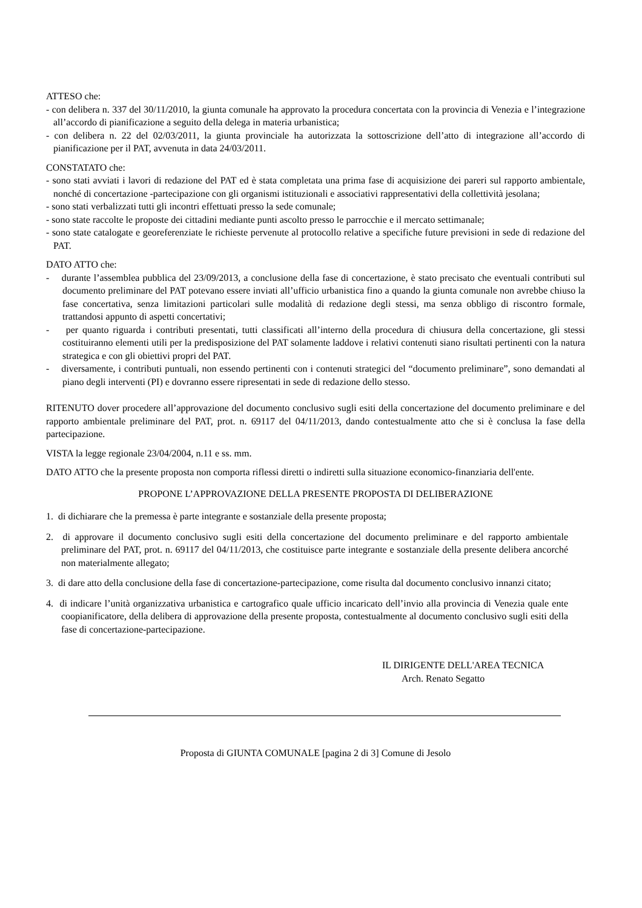ATTESO che:
- con delibera n. 337 del 30/11/2010, la giunta comunale ha approvato la procedura concertata con la provincia di Venezia e l’integrazione all’accordo di pianificazione a seguito della delega in materia urbanistica;
- con delibera n. 22 del 02/03/2011, la giunta provinciale ha autorizzata la sottoscrizione dell’atto di integrazione all’accordo di pianificazione per il PAT, avvenuta in data 24/03/2011.
CONSTATATO che:
- sono stati avviati i lavori di redazione del PAT ed è stata completata una prima fase di acquisizione dei pareri sul rapporto ambientale, nonché di concertazione -partecipazione con gli organismi istituzionali e associativi rappresentativi della collettività jesolana;
- sono stati verbalizzati tutti gli incontri effettuati presso la sede comunale;
- sono state raccolte le proposte dei cittadini mediante punti ascolto presso le parrocchie e il mercato settimanale;
- sono state catalogate e georeferenziate le richieste pervenute al protocollo relative a specifiche future previsioni in sede di redazione del PAT.
DATO ATTO che:
- durante l’assemblea pubblica del 23/09/2013, a conclusione della fase di concertazione, è stato precisato che eventuali contributi sul documento preliminare del PAT potevano essere inviati all’ufficio urbanistica fino a quando la giunta comunale non avrebbe chiuso la fase concertativa, senza limitazioni particolari sulle modalità di redazione degli stessi, ma senza obbligo di riscontro formale, trattandosi appunto di aspetti concertativi;
- per quanto riguarda i contributi presentati, tutti classificati all’interno della procedura di chiusura della concertazione, gli stessi costituiranno elementi utili per la predisposizione del PAT solamente laddove i relativi contenuti siano risultati pertinenti con la natura strategica e con gli obiettivi propri del PAT.
- diversamente, i contributi puntuali, non essendo pertinenti con i contenuti strategici del “documento preliminare”, sono demandati al piano degli interventi (PI) e dovranno essere ripresentati in sede di redazione dello stesso.
RITENUTO dover procedere all’approvazione del documento conclusivo sugli esiti della concertazione del documento preliminare e del rapporto ambientale preliminare del PAT, prot. n. 69117 del 04/11/2013, dando contestualmente atto che si è conclusa la fase della partecipazione.
VISTA la legge regionale 23/04/2004, n.11 e ss. mm.
DATO ATTO che la presente proposta non comporta riflessi diretti o indiretti sulla situazione economico-finanziaria dell'ente.
PROPONE L’APPROVAZIONE DELLA PRESENTE PROPOSTA DI DELIBERAZIONE
1. di dichiarare che la premessa è parte integrante e sostanziale della presente proposta;
2. di approvare il documento conclusivo sugli esiti della concertazione del documento preliminare e del rapporto ambientale preliminare del PAT, prot. n. 69117 del 04/11/2013, che costituisce parte integrante e sostanziale della presente delibera ancorché non materialmente allegato;
3. di dare atto della conclusione della fase di concertazione-partecipazione, come risulta dal documento conclusivo innanzi citato;
4. di indicare l’unità organizzativa urbanistica e cartografico quale ufficio incaricato dell’invio alla provincia di Venezia quale ente coopianificatore, della delibera di approvazione della presente proposta, contestualmente al documento conclusivo sugli esiti della fase di concertazione-partecipazione.
IL DIRIGENTE DELL'AREA TECNICA
Arch. Renato Segatto
Proposta di GIUNTA COMUNALE [pagina 2 di 3] Comune di Jesolo